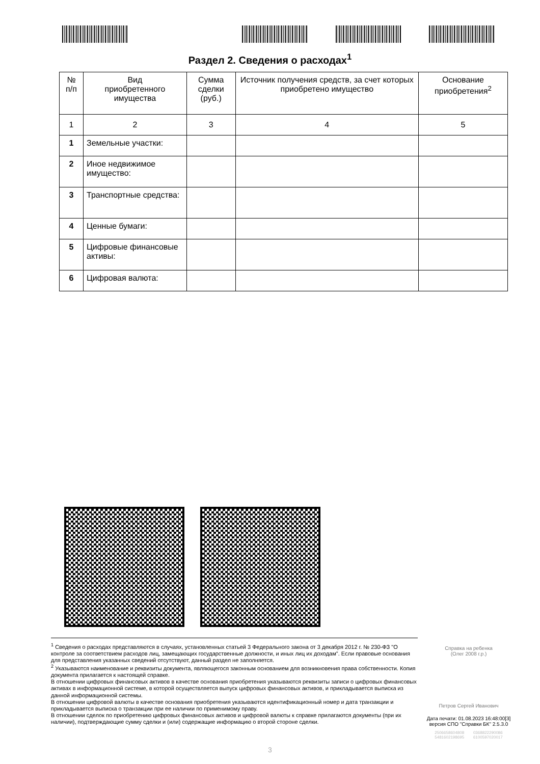Раздел 2. Сведения о расходах<sup>1</sup>
| № п/п | Вид приобретенного имущества | Сумма сделки (руб.) | Источник получения средств, за счет которых приобретено имущество | Основание приобретения<sup>2</sup> |
| --- | --- | --- | --- | --- |
| 1 | 2 | 3 | 4 | 5 |
| 1 | Земельные участки: | | | |
| 2 | Иное недвижимое имущество: | | | |
| 3 | Транспортные средства: | | | |
| 4 | Ценные бумаги: | | | |
| 5 | Цифровые финансовые активы: | | | |
| 6 | Цифровая валюта: | | | |
<sup>1</sup> Сведения о расходах представляются в случаях, установленных статьей 3 Федерального закона от 3 декабря 2012 г. № 230-ФЗ "О контроле за соответствием расходов лиц, замещающих государственные должности, и иных лиц их доходам". Если правовые основания для представления указанных сведений отсутствуют, данный раздел не заполняется.
<sup>2</sup> Указываются наименование и реквизиты документа, являющегося законным основанием для возникновения права собственности. Копия документа прилагается к настоящей справке.
В отношении цифровых финансовых активов в качестве основания приобретения указываются реквизиты записи о цифровых финансовых активах в информационной системе, в которой осуществляется выпуск цифровых финансовых активов, и прикладывается выписка из данной информационной системы.
В отношении цифровой валюты в качестве основания приобретения указываются идентификационный номер и дата транзакции и прикладывается выписка о транзакции при ее наличии по применимому праву.
В отношении сделок по приобретению цифровых финансовых активов и цифровой валюты к справке прилагаются документы (при их наличии), подтверждающие сумму сделки и (или) содержащие информацию о второй стороне сделки.
Справка на ребенка
(Олег 2008 г.р.)
Петров Сергей Иванович
Дата печати: 01.08.2023 16:48:00[3]
версия СПО "Справки БК" 2.5.3.0
2506658604808 0368822290086
5481602198695 6100597020017
3